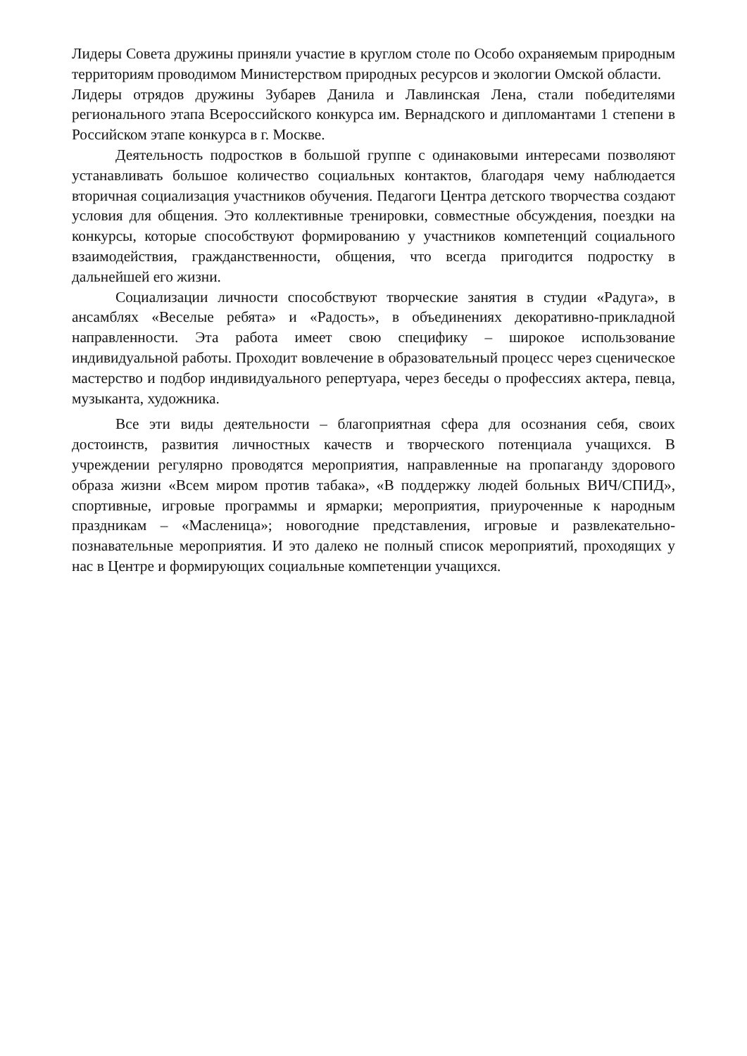Лидеры Совета дружины приняли участие в круглом столе по Особо охраняемым природным территориям проводимом Министерством природных ресурсов и экологии Омской области.
Лидеры отрядов дружины Зубарев Данила и Лавлинская Лена, стали победителями регионального этапа Всероссийского конкурса им. Вернадского и дипломантами 1 степени в Российском этапе конкурса в г. Москве.
Деятельность подростков в большой группе с одинаковыми интересами позволяют устанавливать большое количество социальных контактов, благодаря чему наблюдается вторичная социализация участников обучения. Педагоги Центра детского творчества создают условия для общения. Это коллективные тренировки, совместные обсуждения, поездки на конкурсы, которые способствуют формированию у участников компетенций социального взаимодействия, гражданственности, общения, что всегда пригодится подростку в дальнейшей его жизни.
Социализации личности способствуют творческие занятия в студии «Радуга», в ансамблях «Веселые ребята» и «Радость», в объединениях декоративно-прикладной направленности. Эта работа имеет свою специфику – широкое использование индивидуальной работы. Проходит вовлечение в образовательный процесс через сценическое мастерство и подбор индивидуального репертуара, через беседы о профессиях актера, певца, музыканта, художника.
Все эти виды деятельности – благоприятная сфера для осознания себя, своих достоинств, развития личностных качеств и творческого потенциала учащихся. В учреждении регулярно проводятся мероприятия, направленные на пропаганду здорового образа жизни «Всем миром против табака», «В поддержку людей больных ВИЧ/СПИД», спортивные, игровые программы и ярмарки; мероприятия, приуроченные к народным праздникам – «Масленица»; новогодние представления, игровые и развлекательно-познавательные мероприятия. И это далеко не полный список мероприятий, проходящих у нас в Центре и формирующих социальные компетенции учащихся.